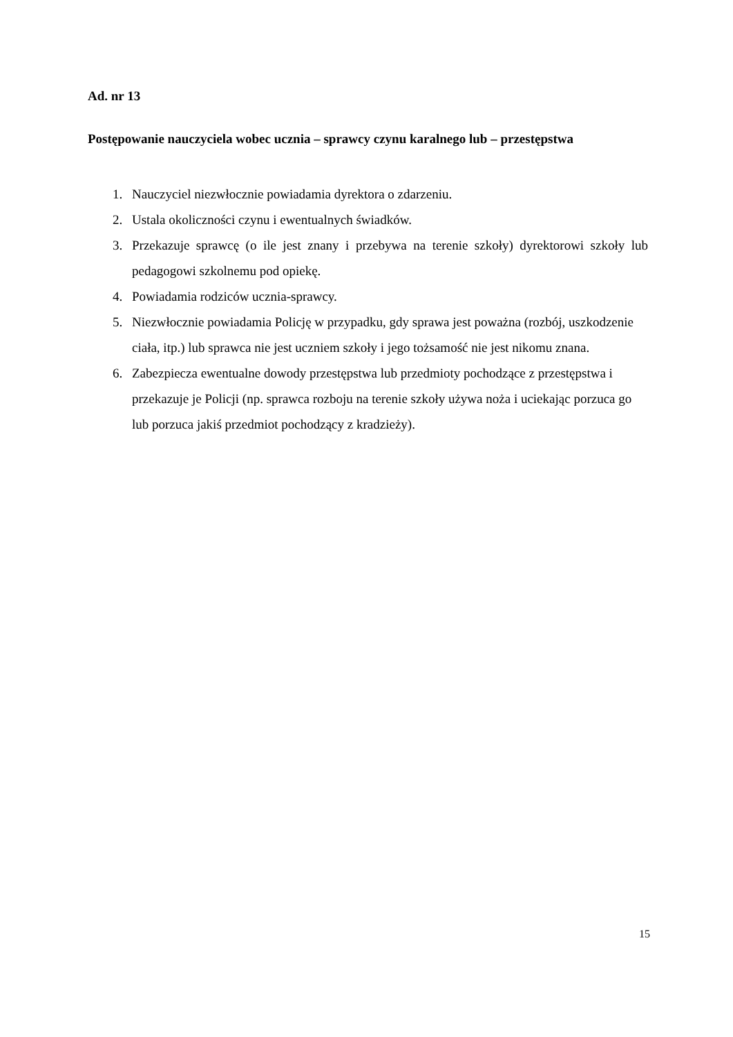Ad. nr 13
Postępowanie nauczyciela wobec ucznia – sprawcy czynu karalnego lub – przestępstwa
1. Nauczyciel niezwłocznie powiadamia dyrektora o zdarzeniu.
2. Ustala okoliczności czynu i ewentualnych świadków.
3. Przekazuje sprawcę (o ile jest znany i przebywa na terenie szkoły) dyrektorowi szkoły lub pedagogowi szkolnemu pod opiekę.
4. Powiadamia rodziców ucznia-sprawcy.
5. Niezwłocznie powiadamia Policję w przypadku, gdy sprawa jest poważna (rozbój, uszkodzenie ciała, itp.) lub sprawca nie jest uczniem szkoły i jego tożsamość nie jest nikomu znana.
6. Zabezpiecza ewentualne dowody przestępstwa lub przedmioty pochodzące z przestępstwa i przekazuje je Policji (np. sprawca rozboju na terenie szkoły używa noża i uciekając porzuca go lub porzuca jakiś przedmiot pochodzący z kradzieży).
15